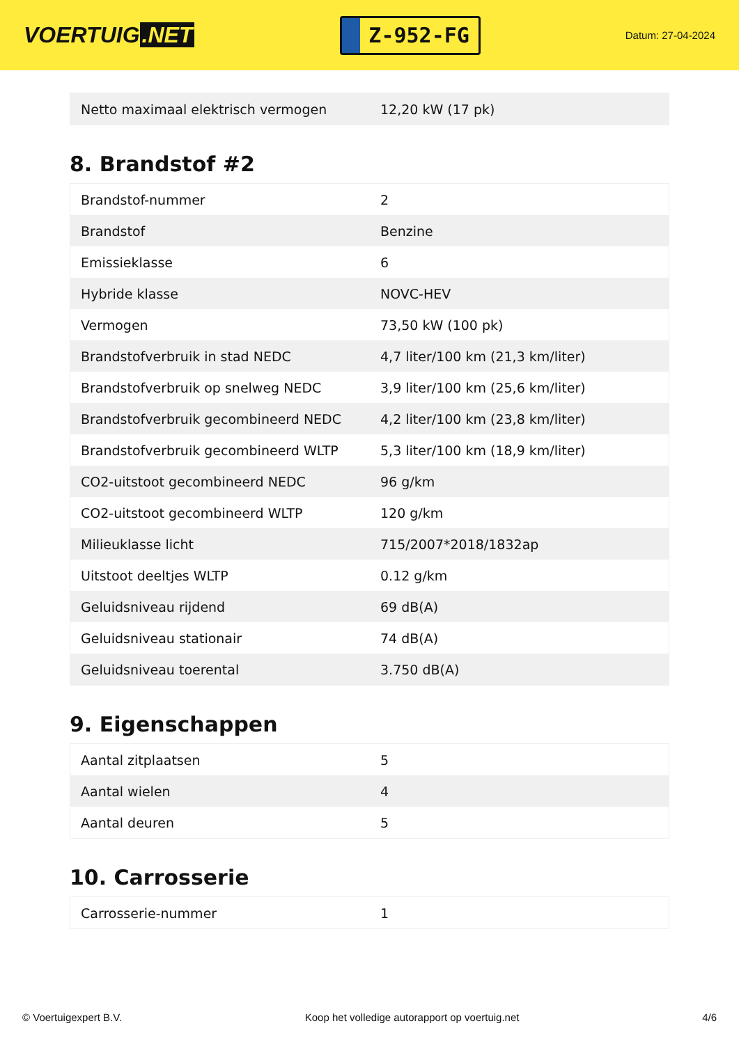VOERTUIG.NET
Z-952-FG
Datum: 27-04-2024
| Netto maximaal elektrisch vermogen | 12,20 kW (17 pk) |
8. Brandstof #2
| Brandstof-nummer | 2 |
| Brandstof | Benzine |
| Emissieklasse | 6 |
| Hybride klasse | NOVC-HEV |
| Vermogen | 73,50 kW (100 pk) |
| Brandstofverbruik in stad NEDC | 4,7 liter/100 km (21,3 km/liter) |
| Brandstofverbruik op snelweg NEDC | 3,9 liter/100 km (25,6 km/liter) |
| Brandstofverbruik gecombineerd NEDC | 4,2 liter/100 km (23,8 km/liter) |
| Brandstofverbruik gecombineerd WLTP | 5,3 liter/100 km (18,9 km/liter) |
| CO2-uitstoot gecombineerd NEDC | 96 g/km |
| CO2-uitstoot gecombineerd WLTP | 120 g/km |
| Milieuklasse licht | 715/2007*2018/1832ap |
| Uitstoot deeltjes WLTP | 0.12 g/km |
| Geluidsniveau rijdend | 69 dB(A) |
| Geluidsniveau stationair | 74 dB(A) |
| Geluidsniveau toerental | 3.750 dB(A) |
9. Eigenschappen
| Aantal zitplaatsen | 5 |
| Aantal wielen | 4 |
| Aantal deuren | 5 |
10. Carrosserie
| Carrosserie-nummer | 1 |
© Voertuigexpert B.V. Koop het volledige autorapport op voertuig.net 4/6